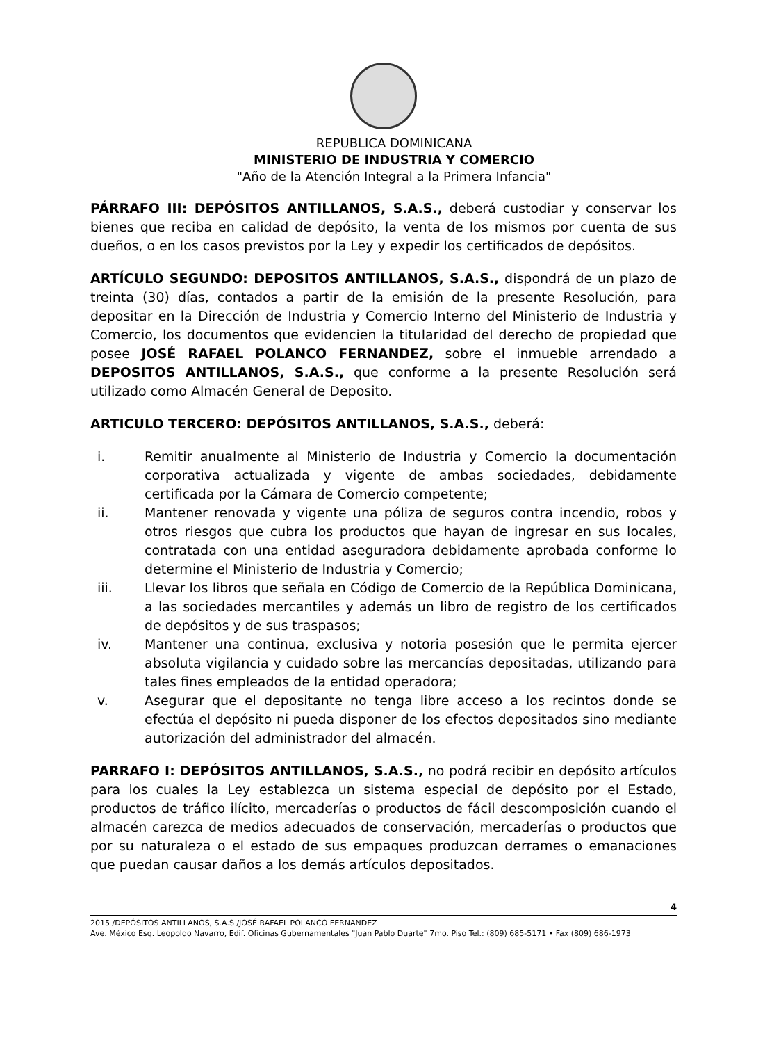REPUBLICA DOMINICANA
MINISTERIO DE INDUSTRIA Y COMERCIO
"Año de la Atención Integral a la Primera Infancia"
PÁRRAFO III: DEPÓSITOS ANTILLANOS, S.A.S., deberá custodiar y conservar los bienes que reciba en calidad de depósito, la venta de los mismos por cuenta de sus dueños, o en los casos previstos por la Ley y expedir los certificados de depósitos.
ARTÍCULO SEGUNDO: DEPOSITOS ANTILLANOS, S.A.S., dispondrá de un plazo de treinta (30) días, contados a partir de la emisión de la presente Resolución, para depositar en la Dirección de Industria y Comercio Interno del Ministerio de Industria y Comercio, los documentos que evidencien la titularidad del derecho de propiedad que posee JOSÉ RAFAEL POLANCO FERNANDEZ, sobre el inmueble arrendado a DEPOSITOS ANTILLANOS, S.A.S., que conforme a la presente Resolución será utilizado como Almacén General de Deposito.
ARTICULO TERCERO: DEPÓSITOS ANTILLANOS, S.A.S., deberá:
i. Remitir anualmente al Ministerio de Industria y Comercio la documentación corporativa actualizada y vigente de ambas sociedades, debidamente certificada por la Cámara de Comercio competente;
ii. Mantener renovada y vigente una póliza de seguros contra incendio, robos y otros riesgos que cubra los productos que hayan de ingresar en sus locales, contratada con una entidad aseguradora debidamente aprobada conforme lo determine el Ministerio de Industria y Comercio;
iii. Llevar los libros que señala en Código de Comercio de la República Dominicana, a las sociedades mercantiles y además un libro de registro de los certificados de depósitos y de sus traspasos;
iv. Mantener una continua, exclusiva y notoria posesión que le permita ejercer absoluta vigilancia y cuidado sobre las mercancías depositadas, utilizando para tales fines empleados de la entidad operadora;
v. Asegurar que el depositante no tenga libre acceso a los recintos donde se efectúa el depósito ni pueda disponer de los efectos depositados sino mediante autorización del administrador del almacén.
PARRAFO I: DEPÓSITOS ANTILLANOS, S.A.S., no podrá recibir en depósito artículos para los cuales la Ley establezca un sistema especial de depósito por el Estado, productos de tráfico ilícito, mercaderías o productos de fácil descomposición cuando el almacén carezca de medios adecuados de conservación, mercaderías o productos que por su naturaleza o el estado de sus empaques produzcan derrames o emanaciones que puedan causar daños a los demás artículos depositados.
4
2015 /DEPÓSITOS ANTILLANOS, S.A.S /JOSÉ RAFAEL POLANCO FERNANDEZ
Ave. México Esq. Leopoldo Navarro, Edif. Oficinas Gubernamentales "Juan Pablo Duarte" 7mo. Piso Tel.: (809) 685-5171 • Fax (809) 686-1973